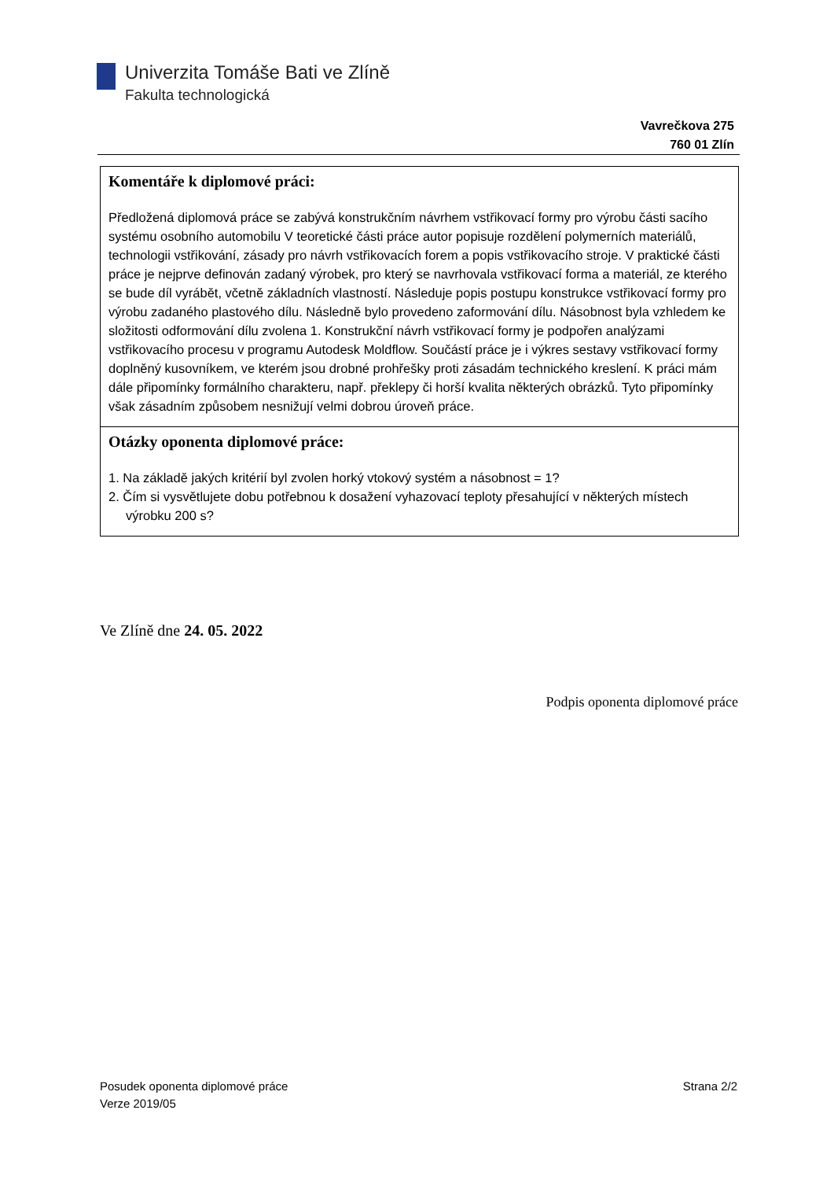Univerzita Tomáše Bati ve Zlíně
Fakulta technologická
Vavrečkova 275
760 01 Zlín
Komentáře k diplomové práci:
Předložená diplomová práce se zabývá konstrukčním návrhem vstřikovací formy pro výrobu části sacího systému osobního automobilu V teoretické části práce autor popisuje rozdělení polymerních materiálů, technologii vstřikování, zásady pro návrh vstřikovacích forem a popis vstřikovacího stroje. V praktické části práce je nejprve definován zadaný výrobek, pro který se navrhovala vstřikovací forma a materiál, ze kterého se bude díl vyrábět, včetně základních vlastností. Následuje popis postupu konstrukce vstřikovací formy pro výrobu zadaného plastového dílu. Následně bylo provedeno zaformování dílu. Násobnost byla vzhledem ke složitosti odformování dílu zvolena 1. Konstrukční návrh vstřikovací formy je podpořen analýzami vstřikovacího procesu v programu Autodesk Moldflow. Součástí práce je i výkres sestavy vstřikovací formy doplněný kusovníkem, ve kterém jsou drobné prohřešky proti zásadám technického kreslení. K práci mám dále připomínky formálního charakteru, např. překlepy či horší kvalita některých obrázků. Tyto připomínky však zásadním způsobem nesnižují velmi dobrou úroveň práce.
Otázky oponenta diplomové práce:
1. Na základě jakých kritérií byl zvolen horký vtokový systém a násobnost = 1?
2. Čím si vysvětlujete dobu potřebnou k dosažení vyhazovací teploty přesahující v některých místech výrobku 200 s?
Ve Zlíně dne 24. 05. 2022
Podpis oponenta diplomové práce
Posudek oponenta diplomové práce
Verze 2019/05
Strana 2/2